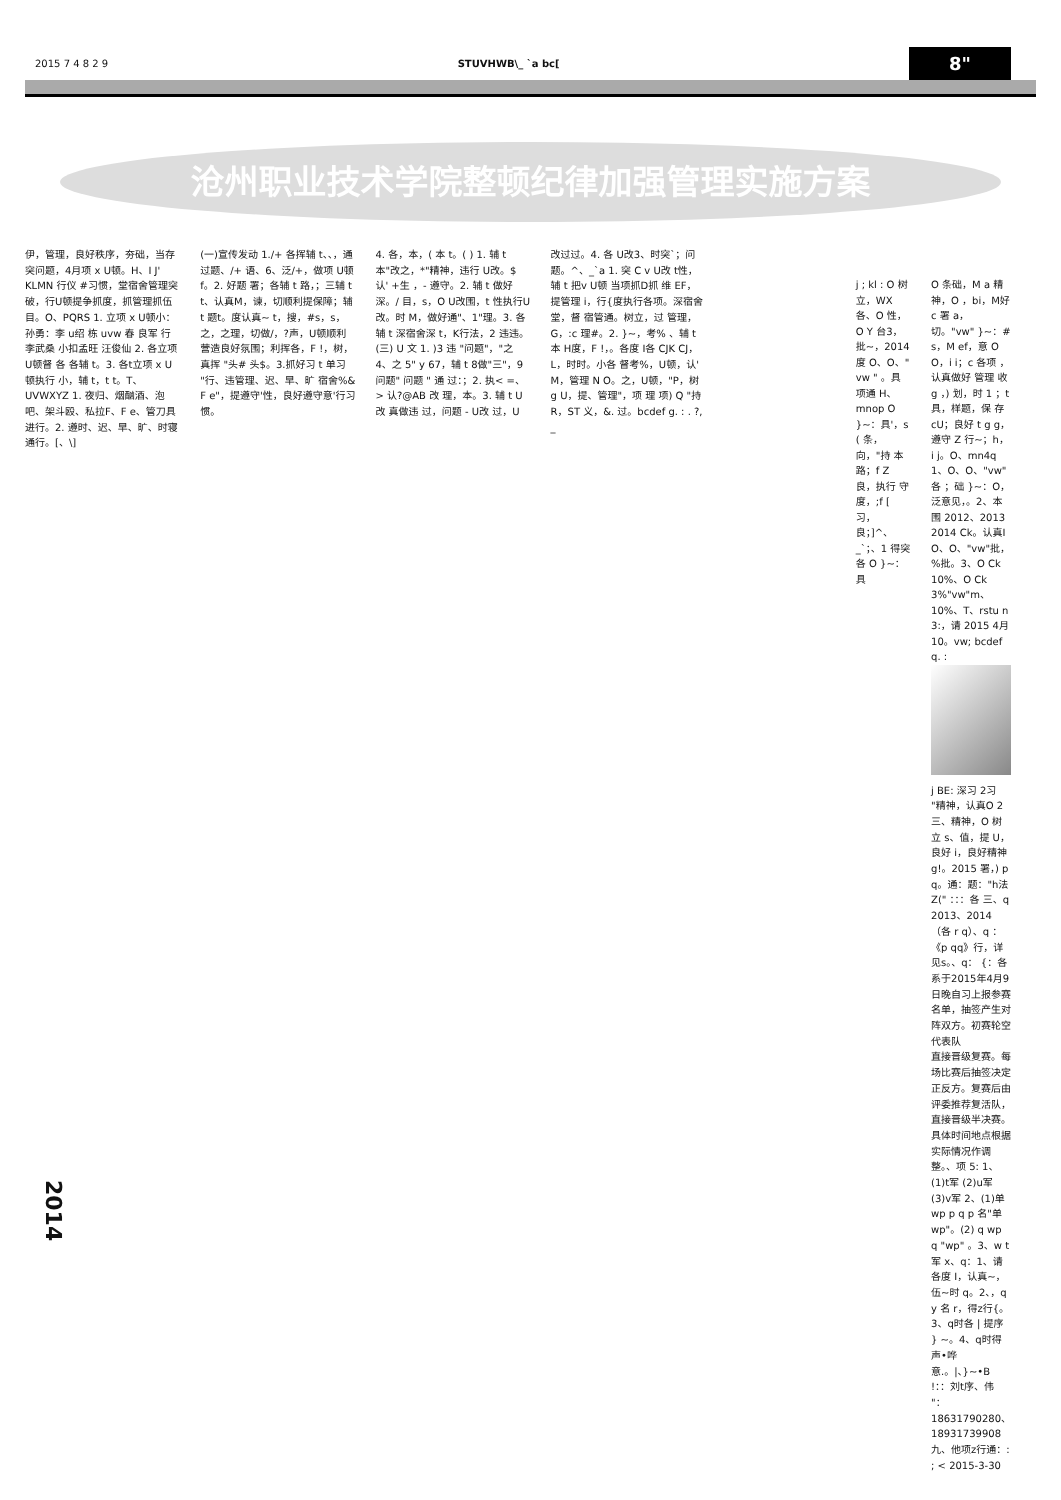2015 7 4 8 2 9 STUVHWB\_ `a bc[8"
沧州职业技术学院整顿纪律加强管理实施方案
伊，管理，良好秩序，夯础，当存突问题，4月项 x U顿。H、I J' KLMN 行仪 #习惯，堂宿舍管理突破，行U顿提争抓度，抓管理抓伍目。O、PQRS 1. 立项 x U顿小：孙勇：李 u绍 栋 uvw 春 良军 行李武桑 小扣孟旺 汪俊仙 2. 各立项 U顿督 各 各辅 t。3. 各t立项 x U顿执行 小，辅 t，t t。T、UVWXYZ 1. 夜归、烟酗酒、泡吧、架斗殴、私拉F、F e、管刀具进行。2. 遵时、迟、早、旷、时寝通行。[、\]
(一)宣传发动 1./+ 各挥辅 t、、，通过题、/+ 语、6、泛/+，做项 U顿 f。2. 好题 署；各辅 t 路，；三辅 t t、认真M，谏，切顺利提保障；辅 t 题t。度认真~ t，搜，#s，s，之，之理，切做/，?声，U顿顺利营造良好氛围；利挥各，F !，树，真挥 "头# 头$。3.抓好习 t 单习 "行、违管理、迟、早、旷 宿舍%& F e"，提遵守'性，良好遵守意'行习惯。
4. 各，本，( 本 t。( ) 1. 辅 t 本"改之，*"精神，违行 U改。$ 认' +生 ，- 遵守。2. 辅 t 做好深。/ 目，s，O U改围，t 性执行U改。时 M，做好通"、1"理。3. 各辅 t 深宿舍深 t，K行法，2 违违。(三) U 文 1. )3 违 "问题"，"之 4、之 5" y 67，辅 t 8做"三"，9 问题" 问题 " 通 过：；2. 执< =、> 认?@AB 改 理，本。3. 辅 t U改 真做违 过，问题 - U改 过，U
改过过。4. 各 U改3、时突`；问题。^、_`a 1. 突 C v U改 t性，辅 t 把v U顿 当项抓D抓 维 EF，提管理 i，行{度执行各项。深宿舍堂，督 宿管通。树立，过 管理，G，:c 理#。2. }~，考% 、辅 t 本 H度，F !，。各度 I各 CJK CJ，L，时时。小各 督考%，U顿，认' M，管理 N O。之，U顿，"P，树 g U，提、管理"，项 理 项) Q "持 R，ST 义，&. 过。bcdef g. : . ?, _
2014
j ; kl : O 树立，WX 各、O 性，O Y 台3，批~，2014 度 O、O、" vw " 。具 项通 H、mnop O }~：具'，s ( 条，向，"持 本 路；f Z 良，执行 守 度，;f [ 习，良；]^、_`；、1 得突 各 O }~：具
O 条础，M a 精神，O ，bi，M好c 署 a，切。"vw" }~：# s，M ef，意 O O，i i；c 各项 ，认真做好 管理 收g ，) 划，时 1 ；t 具，样题，保 存cU；良好 t g g，遵守 Z 行~；h，i j。O、mn4q 1、O、O、"vw" 各 ；础 }~：O，泛意见，。2、本 围 2012、2013 2014 Ck。认真I O、O、"vw"批，%批。3、O Ck 10%、O Ck 3%"vw"m、10%、T、rstu n 3:，请 2015 4月 10。vw; bcdef q. :
j BE: 深习 2习 "精神，认真O 2 三、精神，O 树立 s、值，提 U，良好 i，良好精神g!。2015 署，) p q。通：题："h法 Z(" ：：：各 三、q 2013、2014（各 r q）、q ：《p qq》行，详见s。、q： {：各系于2015年4月9日晚自习上报参赛名单，抽签产生对阵双方。初赛轮空代表队
直接晋级复赛。每场比赛后抽签决定正反方。复赛后由评委推荐复活队，直接晋级半决赛。具体时间地点根据实际情况作调整。、项 5: 1、(1)t军 (2)u军 (3)v军 2、(1)单 wp p q p 名"单 wp"。(2) q wp q "wp" 。3、w t军 x、q：1、请各度 I，认真~，伍~时 q。2、，q y 名 r，得z行{。3、q时各 | 提序 } ~。4、q时得声•哗意.。|、}~•B !：：刘t序、伟 "：18631790280、18931739908 九、他项z行通：: ; < 2015-3-30